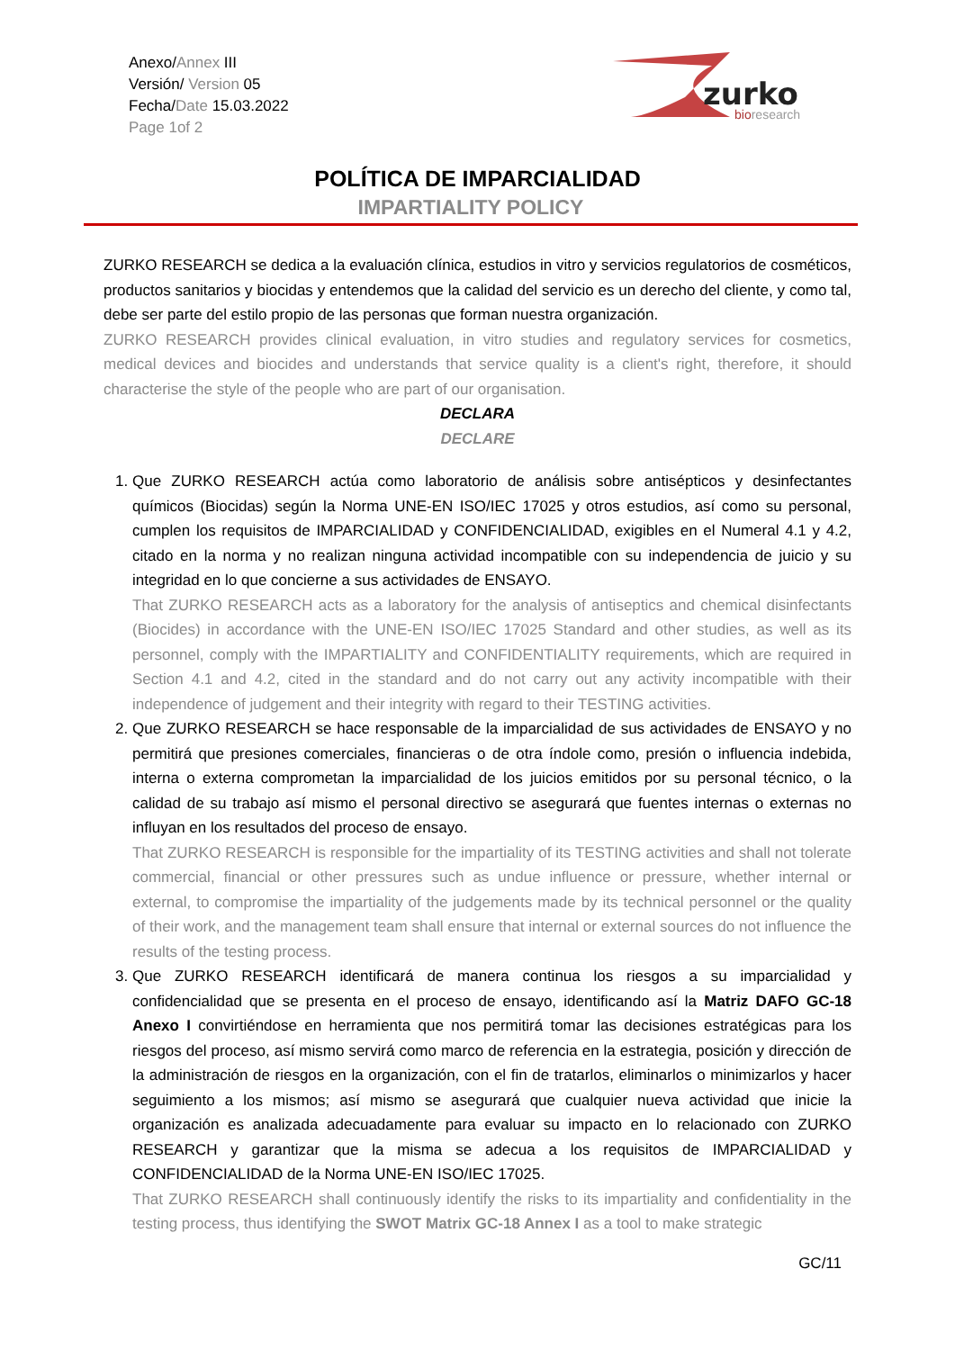Anexo/Annex III
Versión/ Version 05
Fecha/Date 15.03.2022
Page 1of 2
zurko
bioresearch
POLÍTICA DE IMPARCIALIDAD
IMPARTIALITY POLICY
ZURKO RESEARCH se dedica a la evaluación clínica, estudios in vitro y servicios regulatorios de cosméticos, productos sanitarios y biocidas y entendemos que la calidad del servicio es un derecho del cliente, y como tal, debe ser parte del estilo propio de las personas que forman nuestra organización.
ZURKO RESEARCH provides clinical evaluation, in vitro studies and regulatory services for cosmetics, medical devices and biocides and understands that service quality is a client's right, therefore, it should characterise the style of the people who are part of our organisation.
DECLARA
DECLARE
1. Que ZURKO RESEARCH actúa como laboratorio de análisis sobre antisépticos y desinfectantes químicos (Biocidas) según la Norma UNE-EN ISO/IEC 17025 y otros estudios, así como su personal, cumplen los requisitos de IMPARCIALIDAD y CONFIDENCIALIDAD, exigibles en el Numeral 4.1 y 4.2, citado en la norma y no realizan ninguna actividad incompatible con su independencia de juicio y su integridad en lo que concierne a sus actividades de ENSAYO.
That ZURKO RESEARCH acts as a laboratory for the analysis of antiseptics and chemical disinfectants (Biocides) in accordance with the UNE-EN ISO/IEC 17025 Standard and other studies, as well as its personnel, comply with the IMPARTIALITY and CONFIDENTIALITY requirements, which are required in Section 4.1 and 4.2, cited in the standard and do not carry out any activity incompatible with their independence of judgement and their integrity with regard to their TESTING activities.
2. Que ZURKO RESEARCH se hace responsable de la imparcialidad de sus actividades de ENSAYO y no permitirá que presiones comerciales, financieras o de otra índole como, presión o influencia indebida, interna o externa comprometan la imparcialidad de los juicios emitidos por su personal técnico, o la calidad de su trabajo así mismo el personal directivo se asegurará que fuentes internas o externas no influyan en los resultados del proceso de ensayo.
That ZURKO RESEARCH is responsible for the impartiality of its TESTING activities and shall not tolerate commercial, financial or other pressures such as undue influence or pressure, whether internal or external, to compromise the impartiality of the judgements made by its technical personnel or the quality of their work, and the management team shall ensure that internal or external sources do not influence the results of the testing process.
3. Que ZURKO RESEARCH identificará de manera continua los riesgos a su imparcialidad y confidencialidad que se presenta en el proceso de ensayo, identificando así la Matriz DAFO GC-18 Anexo I convirtiéndose en herramienta que nos permitirá tomar las decisiones estratégicas para los riesgos del proceso, así mismo servirá como marco de referencia en la estrategia, posición y dirección de la administración de riesgos en la organización, con el fin de tratarlos, eliminarlos o minimizarlos y hacer seguimiento a los mismos; así mismo se asegurará que cualquier nueva actividad que inicie la organización es analizada adecuadamente para evaluar su impacto en lo relacionado con ZURKO RESEARCH y garantizar que la misma se adecua a los requisitos de IMPARCIALIDAD y CONFIDENCIALIDAD de la Norma UNE-EN ISO/IEC 17025.
That ZURKO RESEARCH shall continuously identify the risks to its impartiality and confidentiality in the testing process, thus identifying the SWOT Matrix GC-18 Annex I as a tool to make strategic
GC/11